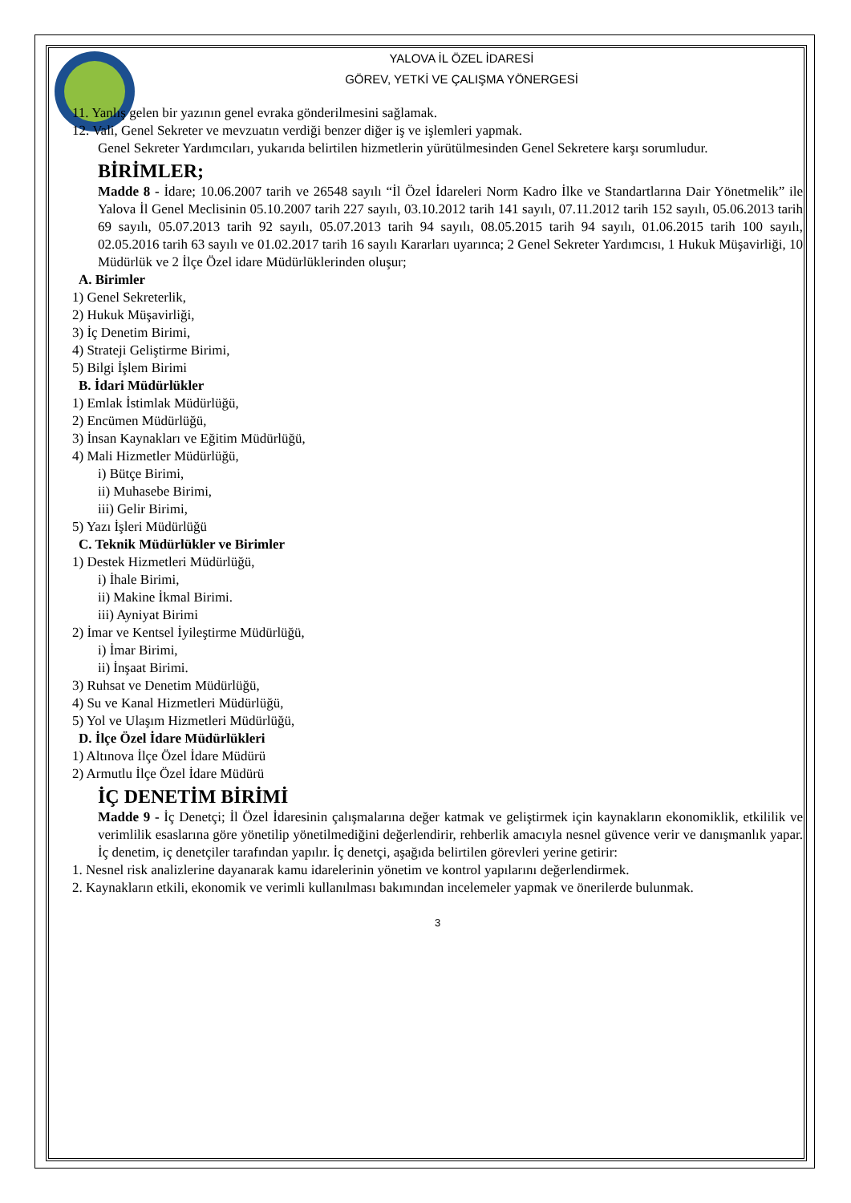YALOVA İL ÖZEL İDARESİ
GÖREV, YETKİ VE ÇALIŞMA YÖNERGESİ
11. Yanlış gelen bir yazının genel evraka gönderilmesini sağlamak.
12. Vali, Genel Sekreter ve mevzuatın verdiği benzer diğer iş ve işlemleri yapmak.
Genel Sekreter Yardımcıları, yukarıda belirtilen hizmetlerin yürütülmesinden Genel Sekretere karşı sorumludur.
BİRİMLER;
Madde 8 - İdare; 10.06.2007 tarih ve 26548 sayılı “İl Özel İdareleri Norm Kadro İlke ve Standartlarına Dair Yönetmelik” ile Yalova İl Genel Meclisinin 05.10.2007 tarih 227 sayılı, 03.10.2012 tarih 141 sayılı, 07.11.2012 tarih 152 sayılı, 05.06.2013 tarih 69 sayılı, 05.07.2013 tarih 92 sayılı, 05.07.2013 tarih 94 sayılı, 08.05.2015 tarih 94 sayılı, 01.06.2015 tarih 100 sayılı, 02.05.2016 tarih 63 sayılı ve 01.02.2017 tarih 16 sayılı Kararları uyarınca; 2 Genel Sekreter Yardımcısı, 1 Hukuk Müşavirliği, 10 Müdürlük ve 2 İlçe Özel idare Müdürlüklerinden oluşur;
A. Birimler
1) Genel Sekreterlik,
2) Hukuk Müşavirliği,
3) İç Denetim Birimi,
4) Strateji Geliştirme Birimi,
5) Bilgi İşlem Birimi
B. İdari Müdürlükler
1) Emlak İstimlak Müdürlüğü,
2) Encümen Müdürlüğü,
3) İnsan Kaynakları ve Eğitim Müdürlüğü,
4) Mali Hizmetler Müdürlüğü,
i) Bütçe Birimi,
ii) Muhasebe Birimi,
iii) Gelir Birimi,
5) Yazı İşleri Müdürlüğü
C. Teknik Müdürlükler ve Birimler
1) Destek Hizmetleri Müdürlüğü,
i) İhale Birimi,
ii) Makine İkmal Birimi.
iii) Ayniyat Birimi
2) İmar ve Kentsel İyileştirme Müdürlüğü,
i) İmar Birimi,
ii) İnşaat Birimi.
3) Ruhsat ve Denetim Müdürlüğü,
4) Su ve Kanal Hizmetleri Müdürlüğü,
5) Yol ve Ulaşım Hizmetleri Müdürlüğü,
D. İlçe Özel İdare Müdürlükleri
1) Altınova İlçe Özel İdare Müdürü
2) Armutlu İlçe Özel İdare Müdürü
İÇ DENETİM BİRİMİ
Madde 9 - İç Denetçi; İl Özel İdaresinin çalışmalarına değer katmak ve geliştirmek için kaynakların ekonomiklik, etkililik ve verimlilik esaslarına göre yönetilip yönetilmediğini değerlendirir, rehberlik amacıyla nesnel güvence verir ve danışmanlık yapar. İç denetim, iç denetçiler tarafından yapılır. İç denetçi, aşağıda belirtilen görevleri yerine getirir:
1. Nesnel risk analizlerine dayanarak kamu idarelerinin yönetim ve kontrol yapılarını değerlendirmek.
2. Kaynakların etkili, ekonomik ve verimli kullanılması bakımından incelemeler yapmak ve önerilerde bulunmak.
3